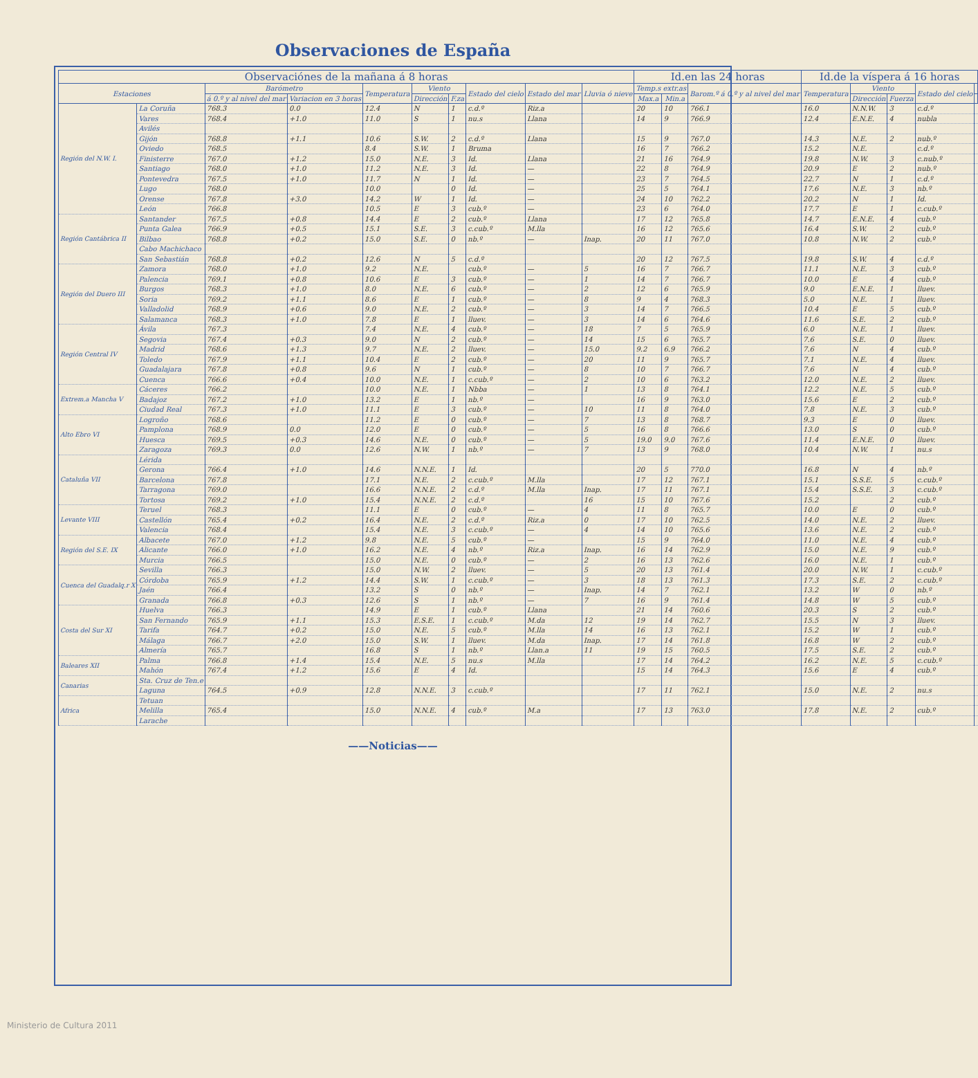Observaciones de España
| Observaciónes de la mañana á 8 horas | | | | | | | | | | Id.en las 24 horas | | | Id.de la víspera á 16 horas | | | | |
| --- | --- | --- | --- | --- | --- | --- | --- | --- | --- | --- | --- | --- | --- | --- | --- | --- | --- |
| Estaciones | | Barómetro | | Temperatura | Viento | | Estado del cielo | Estado del mar | Lluvia ó nieve | Temp.s extr.as | | Barom.º á 0.º y al nivel del mar | Temperatura | Viento | | Estado del cielo | |
| | | á 0.º y al nivel del mar | Variacion en 3 horas | | Dirección | F.za | | | | Max.a | Min.a | | | Dirección | Fuerza | | |
| Región del N.W. I. | La Coruña | 768.3 | 0.0 | 12.4 | N | 1 | c.d.º | Riz.a | | 20 | 10 | 766.1 | 16.0 | N.N.W. | 3 | c.d.º | |
| | Vares | 768.4 | +1.0 | 11.0 | S | 1 | nu.s | Llana | | 14 | 9 | 766.9 | 12.4 | E.N.E. | 4 | nubla | |
| | Avilés | | | | | | | | | | | | | | | | |
| | Gijón | 768.8 | +1.1 | 10.6 | S.W. | 2 | c.d.º | Llana | | 15 | 9 | 767.0 | 14.3 | N.E. | 2 | nub.º | |
| | Oviedo | 768.5 | | 8.4 | S.W. | 1 | Bruma | | | 16 | 7 | 766.2 | 15.2 | N.E. | | c.d.º | |
| | Finisterre | 767.0 | +1.2 | 15.0 | N.E. | 3 | Id. | Llana | | 21 | 16 | 764.9 | 19.8 | N.W. | 3 | c.nub.º | |
| | Santiago | 768.0 | +1.0 | 11.2 | N.E. | 3 | Id. | — | | 22 | 8 | 764.9 | 20.9 | E | 2 | nub.º | |
| | Pontevedra | 767.5 | +1.0 | 11.7 | N | 1 | Id. | — | | 23 | 7 | 764.5 | 22.7 | N | 1 | c.d.º | |
| | Lugo | 768.0 | | 10.0 | | 0 | Id. | — | | 25 | 5 | 764.1 | 17.6 | N.E. | 3 | nb.º | |
| | Orense | 767.8 | +3.0 | 14.2 | W | 1 | Id. | — | | 24 | 10 | 762.2 | 20.2 | N | 1 | Id. | |
| | León | 766.8 | | 10.5 | E | 3 | cub.º | — | | 23 | 6 | 764.0 | 17.7 | E | 1 | c.cub.º | |
| Región Cantábrica II | Santander | 767.5 | +0.8 | 14.4 | E | 2 | cub.º | Llana | | 17 | 12 | 765.8 | 14.7 | E.N.E. | 4 | cub.º | |
| | Punta Galea | 766.9 | +0.5 | 15.1 | S.E. | 3 | c.cub.º | M.lla | | 16 | 12 | 765.6 | 16.4 | S.W. | 2 | cub.º | |
| | Bilbao | 768.8 | +0.2 | 15.0 | S.E. | 0 | nb.º | — | Inap. | 20 | 11 | 767.0 | 10.8 | N.W. | 2 | cub.º | |
| | Cabo Machichaco | | | | | | | | | | | | | | | | |
| | San Sebastián | 768.8 | +0.2 | 12.6 | N | 5 | c.d.º | | | 20 | 12 | 767.5 | 19.8 | S.W. | 4 | c.d.º | |
| Región del Duero III | Zamora | 768.0 | +1.0 | 9.2 | N.E. | | cub.º | — | 5 | 16 | 7 | 766.7 | 11.1 | N.E. | 3 | cub.º | |
| | Palencia | 769.1 | +0.8 | 10.6 | E | 3 | cub.º | — | 1 | 14 | 7 | 766.7 | 10.0 | E | 4 | cub.º | |
| | Burgos | 768.3 | +1.0 | 8.0 | N.E. | 6 | cub.º | — | 2 | 12 | 6 | 765.9 | 9.0 | E.N.E. | 1 | lluev. | |
| | Soria | 769.2 | +1.1 | 8.6 | E | 1 | cub.º | — | 8 | 9 | 4 | 768.3 | 5.0 | N.E. | 1 | lluev. | |
| | Valladolid | 768.9 | +0.6 | 9.0 | N.E. | 2 | cub.º | — | 3 | 14 | 7 | 766.5 | 10.4 | E | 5 | cub.º | |
| | Salamanca | 768.3 | +1.0 | 7.8 | E | 1 | lluev. | — | 3 | 14 | 6 | 764.6 | 11.6 | S.E. | 2 | cub.º | |
| Región Central IV | Ávila | 767.3 | | 7.4 | N.E. | 4 | cub.º | — | 18 | 7 | 5 | 765.9 | 6.0 | N.E. | 1 | lluev. | |
| | Segovia | 767.4 | +0.3 | 9.0 | N | 2 | cub.º | — | 14 | 15 | 6 | 765.7 | 7.6 | S.E. | 0 | lluev. | |
| | Madrid | 768.6 | +1.3 | 9.7 | N.E. | 2 | lluev. | — | 15.0 | 9.2 | 6.9 | 766.2 | 7.6 | N | 4 | cub.º | |
| | Toledo | 767.9 | +1.1 | 10.4 | E | 2 | cub.º | — | 20 | 11 | 9 | 765.7 | 7.1 | N.E. | 4 | lluev. | |
| | Guadalajara | 767.8 | +0.8 | 9.6 | N | 1 | cub.º | — | 8 | 10 | 7 | 766.7 | 7.6 | N | 4 | cub.º | |
| | Cuenca | 766.6 | +0.4 | 10.0 | N.E. | 1 | c.cub.º | — | 2 | 10 | 6 | 763.2 | 12.0 | N.E. | 2 | lluev. | |
| Extrem.a Mancha V | Cáceres | 766.2 | | 10.0 | N.E. | 1 | Nbba | — | 1 | 13 | 8 | 764.1 | 12.2 | N.E. | 5 | cub.º | |
| | Badajoz | 767.2 | +1.0 | 13.2 | E | 1 | nb.º | — | | 16 | 9 | 763.0 | 15.6 | E | 2 | cub.º | |
| | Ciudad Real | 767.3 | +1.0 | 11.1 | E | 3 | cub.º | — | 10 | 11 | 8 | 764.0 | 7.8 | N.E. | 3 | cub.º | |
| Alto Ebro VI | Logroño | 768.6 | | 11.2 | E | 0 | cub.º | — | 7 | 13 | 8 | 768.7 | 9.3 | E | 0 | lluev. | |
| | Pamplona | 768.9 | 0.0 | 12.0 | E | 0 | cub.º | — | 5 | 16 | 8 | 766.6 | 13.0 | S | 0 | cub.º | |
| | Huesca | 769.5 | +0.3 | 14.6 | N.E. | 0 | cub.º | — | 5 | 19.0 | 9.0 | 767.6 | 11.4 | E.N.E. | 0 | lluev. | |
| | Zaragoza | 769.3 | 0.0 | 12.6 | N.W. | 1 | nb.º | — | 7 | 13 | 9 | 768.0 | 10.4 | N.W. | 1 | nu.s | |
| Cataluña VII | Lérida | | | | | | | | | | | | | | | | |
| | Gerona | 766.4 | +1.0 | 14.6 | N.N.E. | 1 | Id. | | | 20 | 5 | 770.0 | 16.8 | N | 4 | nb.º | |
| | Barcelona | 767.8 | | 17.1 | N.E. | 2 | c.cub.º | M.lla | | 17 | 12 | 767.1 | 15.1 | S.S.E. | 5 | c.cub.º | |
| | Tarragona | 769.0 | | 16.6 | N.N.E. | 2 | c.d.º | M.lla | Inap. | 17 | 11 | 767.1 | 15.4 | S.S.E. | 3 | c.cub.º | |
| | Tortosa | 769.2 | +1.0 | 15.4 | N.N.E. | 2 | c.d.º | | 16 | 15 | 10 | 767.6 | 15.2 | | 2 | cub.º | |
| Levante VIII | Teruel | 768.3 | | 11.1 | E | 0 | cub.º | — | 4 | 11 | 8 | 765.7 | 10.0 | E | 0 | cub.º | |
| | Castellón | 765.4 | +0.2 | 16.4 | N.E. | 2 | c.d.º | Riz.a | 0 | 17 | 10 | 762.5 | 14.0 | N.E. | 2 | lluev. | |
| | Valencia | 768.4 | | 15.4 | N.E. | 3 | c.cub.º | — | 4 | 14 | 10 | 765.6 | 13.6 | N.E. | 2 | cub.º | |
| Región del S.E. IX | Albacete | 767.0 | +1.2 | 9.8 | N.E. | 5 | cub.º | — | | 15 | 9 | 764.0 | 11.0 | N.E. | 4 | cub.º | |
| | Alicante | 766.0 | +1.0 | 16.2 | N.E. | 4 | nb.º | Riz.a | Inap. | 16 | 14 | 762.9 | 15.0 | N.E. | 9 | cub.º | |
| | Murcia | 766.5 | | 15.0 | N.E. | 0 | cub.º | — | 2 | 16 | 13 | 762.6 | 16.0 | N.E. | 1 | cub.º | |
| Cuenca del Guadalq.r X | Sevilla | 766.3 | | 15.0 | N.W. | 2 | lluev. | — | 5 | 20 | 13 | 761.4 | 20.0 | N.W. | 1 | c.cub.º | |
| | Córdoba | 765.9 | +1.2 | 14.4 | S.W. | 1 | c.cub.º | — | 3 | 18 | 13 | 761.3 | 17.3 | S.E. | 2 | c.cub.º | |
| | Jaén | 766.4 | | 13.2 | S | 0 | nb.º | — | Inap. | 14 | 7 | 762.1 | 13.2 | W | 0 | nb.º | |
| | Granada | 766.8 | +0.3 | 12.6 | S | 1 | nb.º | — | 7 | 16 | 9 | 761.4 | 14.8 | W | 5 | cub.º | |
| Costa del Sur XI | Huelva | 766.3 | | 14.9 | E | 1 | cub.º | Llana | | 21 | 14 | 760.6 | 20.3 | S | 2 | cub.º | |
| | San Fernando | 765.9 | +1.1 | 15.3 | E.S.E. | 1 | c.cub.º | M.da | 12 | 19 | 14 | 762.7 | 15.5 | N | 3 | lluev. | |
| | Tarifa | 764.7 | +0.2 | 15.0 | N.E. | 5 | cub.º | M.lla | 14 | 16 | 13 | 762.1 | 15.2 | W | 1 | cub.º | |
| | Málaga | 766.7 | +2.0 | 15.0 | S.W. | 1 | lluev. | M.da | Inap. | 17 | 14 | 761.8 | 16.8 | W | 2 | cub.º | |
| | Almería | 765.7 | | 16.8 | S | 1 | nb.º | Llan.a | 11 | 19 | 15 | 760.5 | 17.5 | S.E. | 2 | cub.º | |
| Baleares XII | Palma | 766.8 | +1.4 | 15.4 | N.E. | 5 | nu.s | M.lla | | 17 | 14 | 764.2 | 16.2 | N.E. | 5 | c.cub.º | |
| | Mahón | 767.4 | +1.2 | 15.6 | E | 4 | Id. | | | 15 | 14 | 764.3 | 15.6 | E | 4 | cub.º | |
| Canarias | Sta. Cruz de Ten.e | | | | | | | | | | | | | | | | |
| | Laguna | 764.5 | +0.9 | 12.8 | N.N.E. | 3 | c.cub.º | | | 17 | 11 | 762.1 | 15.0 | N.E. | 2 | nu.s | |
| Africa | Tetuan | | | | | | | | | | | | | | | | |
| | Melilla | 765.4 | | 15.0 | N.N.E. | 4 | cub.º | M.a | | 17 | 13 | 763.0 | 17.8 | N.E. | 2 | cub.º | |
| | Larache | | | | | | | | | | | | | | | | |
——Noticias——
Ministerio de Cultura 2011